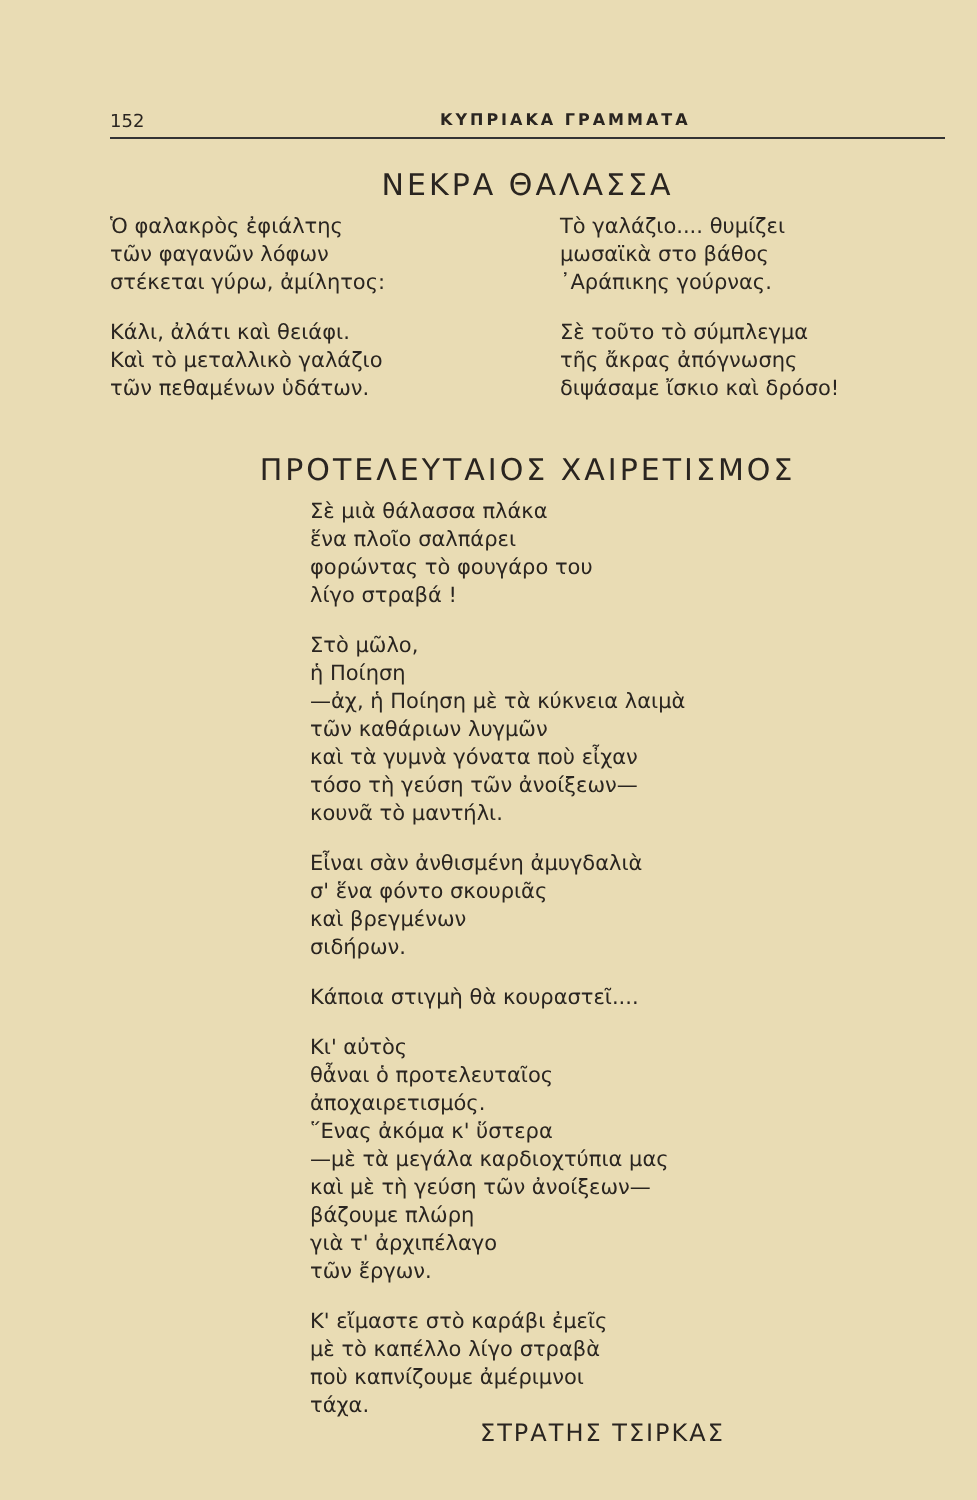152 ΚΥΠΡΙΑΚΑ ΓΡΑΜΜΑΤΑ
ΝΕΚΡΑ ΘΑΛΑΣΣΑ
Ὁ φαλακρὸς ἐφιάλτης
τῶν φαγανῶν λόφων
στέκεται γύρω, ἀμίλητος:
Κάλι, ἀλάτι καὶ θειάφι.
Καὶ τὸ μεταλλικὸ γαλάζιο
τῶν πεθαμένων ὑδάτων.
Τὸ γαλάζιο.... θυμίζει
μωσαϊκὰ στο βάθος
᾿Αράπικης γούρνας.
Σὲ τοῦτο τὸ σύμπλεγμα
τῆς ἄκρας ἀπόγνωσης
διψάσαμε ἴσκιο καὶ δρόσο!
ΠΡΟΤΕΛΕΥΤΑΙΟΣ ΧΑΙΡΕΤΙΣΜΟΣ
Σὲ μιὰ θάλασσα πλάκα
ἕνα πλοῖο σαλπάρει
φορώντας τὸ φουγάρο του
λίγο στραβά !
Στὸ μῶλο,
ἡ Ποίηση
—ἀχ, ἡ Ποίηση μὲ τὰ κύκνεια λαιμὰ
τῶν καθάριων λυγμῶν
καὶ τὰ γυμνὰ γόνατα ποὺ εἶχαν
τόσο τὴ γεύση τῶν ἀνοίξεων—
κουνᾶ τὸ μαντήλι.
Εἶναι σὰν ἀνθισμένη ἀμυγδαλιὰ
σ' ἕνα φόντο σκουριᾶς
καὶ βρεγμένων
σιδήρων.
Κάποια στιγμὴ θὰ κουραστεῖ....
Κι' αὐτὸς
θἆναι ὁ προτελευταῖος
ἀποχαιρετισμός.
῞Ενας ἀκόμα κ' ὕστερα
—μὲ τὰ μεγάλα καρδιοχτύπια μας
καὶ μὲ τὴ γεύση τῶν ἀνοίξεων—
βάζουμε πλώρη
γιὰ τ' ἀρχιπέλαγο
τῶν ἔργων.
Κ' εἴμαστε στὸ καράβι ἐμεῖς
μὲ τὸ καπέλλο λίγο στραβὰ
ποὺ καπνίζουμε ἀμέριμνοι
τάχα.
ΣΤΡΑΤΗΣ ΤΣΙΡΚΑΣ